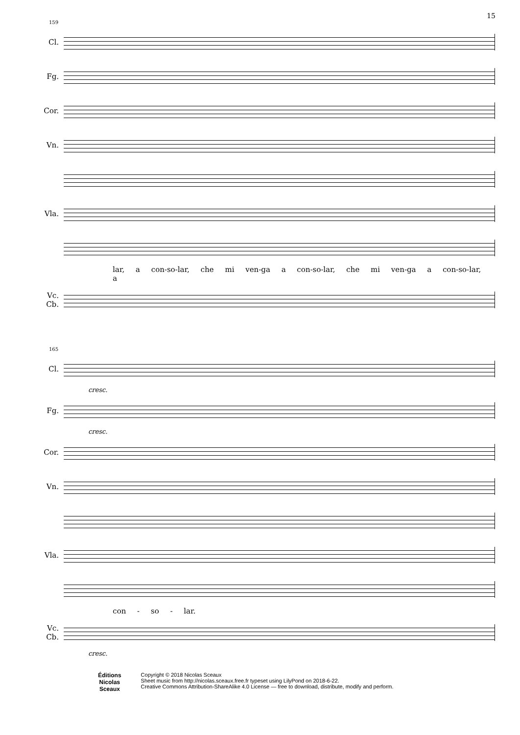15
159
Cl.
Fg.
Cor.
Vn.
Vla.
lar, a con-so-lar, che mi ven-ga a con-so-lar, che mi ven-ga a con-so-lar, a
Vc.
Cb.
165
Cl.
cresc.
Fg.
cresc.
Cor.
Vn.
Vla.
con - so - lar.
Vc.
Cb.
cresc.
Éditions
Nicolas
Sceaux
Copyright © 2018 Nicolas Sceaux
Sheet music from http://nicolas.sceaux.free.fr typeset using LilyPond on 2018-6-22.
Creative Commons Attribution-ShareAlike 4.0 License — free to download, distribute, modify and perform.